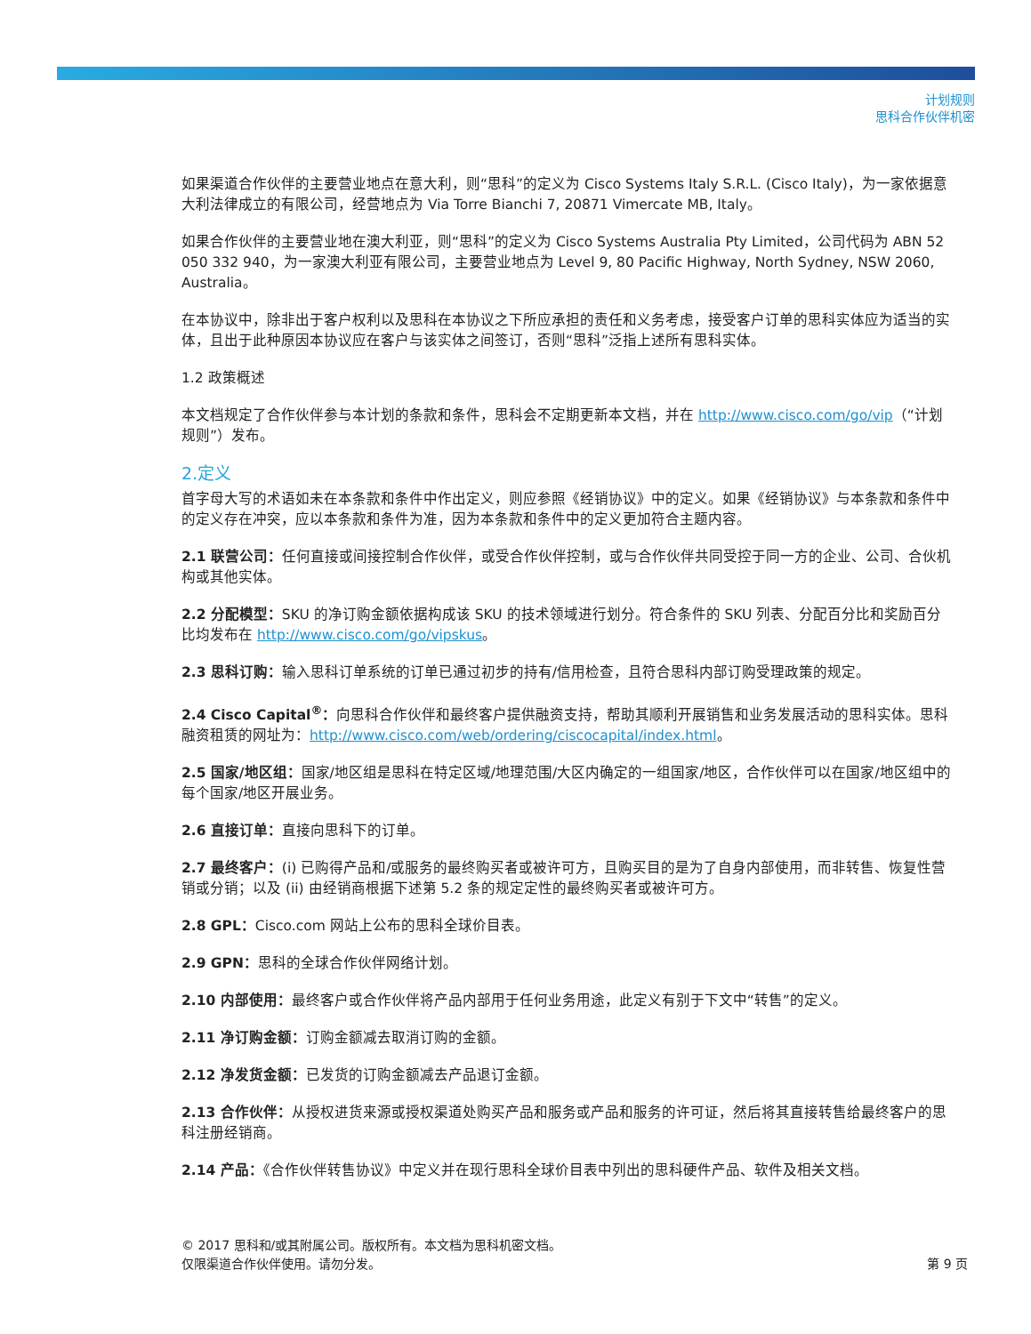计划规则
思科合作伙伴机密
如果渠道合作伙伴的主要营业地点在意大利，则“思科”的定义为 Cisco Systems Italy S.R.L. (Cisco Italy)，为一家依据意大利法律成立的有限公司，经营地点为 Via Torre Bianchi 7, 20871 Vimercate MB, Italy。
如果合作伙伴的主要营业地在澳大利亚，则“思科”的定义为 Cisco Systems Australia Pty Limited，公司代码为 ABN 52 050 332 940，为一家澳大利亚有限公司，主要营业地点为 Level 9, 80 Pacific Highway, North Sydney, NSW 2060, Australia。
在本协议中，除非出于客户权利以及思科在本协议之下所应承担的责任和义务考虑，接受客户订单的思科实体应为适当的实体，且出于此种原因本协议应在客户与该实体之间签订，否则“思科”泛指上述所有思科实体。
1.2 政策概述
本文档规定了合作伙伴参与本计划的条款和条件，思科会不定期更新本文档，并在 http://www.cisco.com/go/vip（“计划规则”）发布。
2.定义
首字母大写的术语如未在本条款和条件中作出定义，则应参照《经销协议》中的定义。如果《经销协议》与本条款和条件中的定义存在冲突，应以本条款和条件为准，因为本条款和条件中的定义更加符合主题内容。
2.1 联营公司：任何直接或间接控制合作伙伴，或受合作伙伴控制，或与合作伙伴共同受控于同一方的企业、公司、合伙机构或其他实体。
2.2 分配模型：SKU 的净订购金额依据构成该 SKU 的技术领域进行划分。符合条件的 SKU 列表、分配百分比和奖励百分比均发布在 http://www.cisco.com/go/vipskus。
2.3 思科订购：输入思科订单系统的订单已通过初步的持有/信用检查，且符合思科内部订购受理政策的规定。
2.4 Cisco Capital<sup>®</sup>：向思科合作伙伴和最终客户提供融资支持，帮助其顺利开展销售和业务发展活动的思科实体。思科融资租赁的网址为：http://www.cisco.com/web/ordering/ciscocapital/index.html。
2.5 国家/地区组：国家/地区组是思科在特定区域/地理范围/大区内确定的一组国家/地区，合作伙伴可以在国家/地区组中的每个国家/地区开展业务。
2.6 直接订单：直接向思科下的订单。
2.7 最终客户：(i) 已购得产品和/或服务的最终购买者或被许可方，且购买目的是为了自身内部使用，而非转售、恢复性营销或分销；以及 (ii) 由经销商根据下述第 5.2 条的规定定性的最终购买者或被许可方。
2.8 GPL：Cisco.com 网站上公布的思科全球价目表。
2.9 GPN：思科的全球合作伙伴网络计划。
2.10 内部使用：最终客户或合作伙伴将产品内部用于任何业务用途，此定义有别于下文中“转售”的定义。
2.11 净订购金额：订购金额减去取消订购的金额。
2.12 净发货金额：已发货的订购金额减去产品退订金额。
2.13 合作伙伴：从授权进货来源或授权渠道处购买产品和服务或产品和服务的许可证，然后将其直接转售给最终客户的思科注册经销商。
2.14 产品：《合作伙伴转售协议》中定义并在现行思科全球价目表中列出的思科硬件产品、软件及相关文档。
第 9 页 © 2017 思科和/或其附属公司。版权所有。本文档为思科机密文档。
仅限渠道合作伙伴使用。请勿分发。